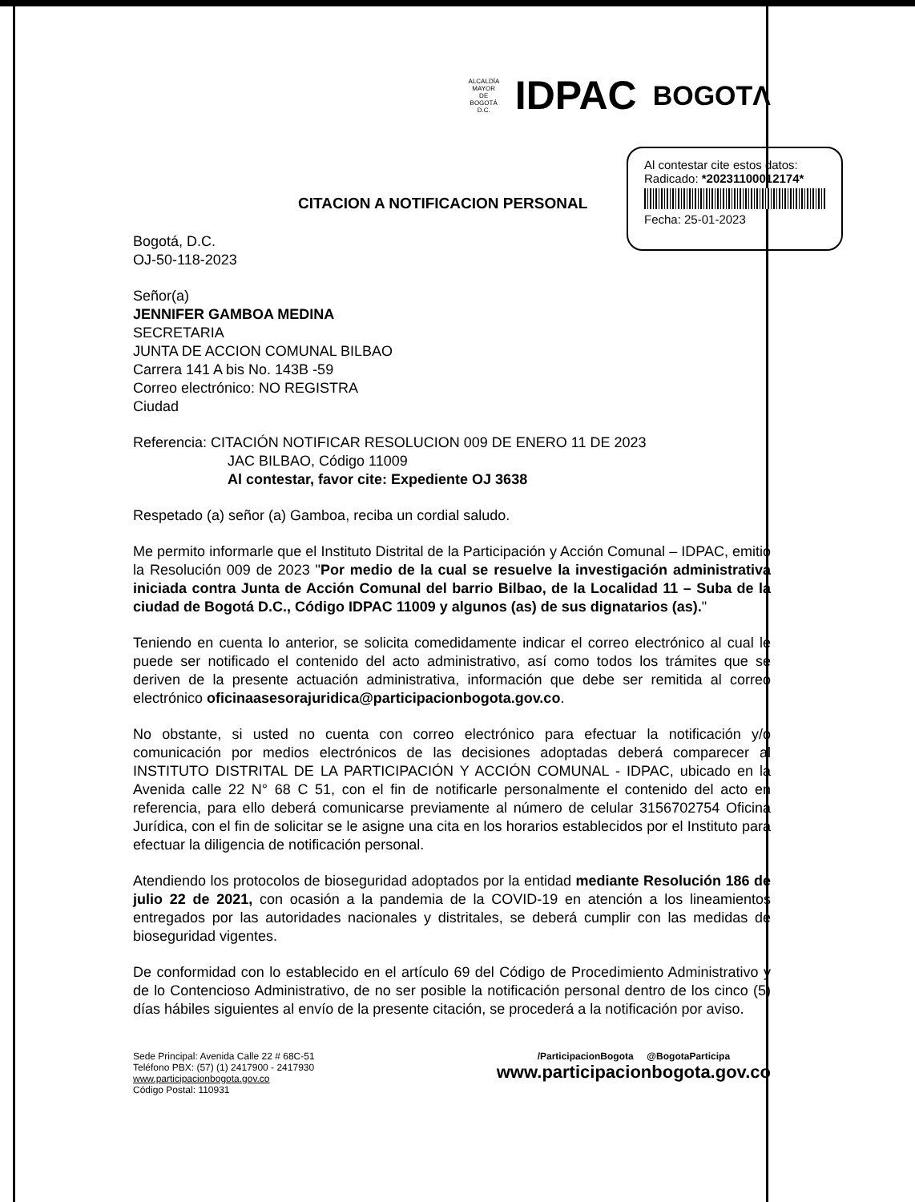ALCALDÍA MAYOR
DE BOGOTÁ D.C.
IDPAC
BOGOTΛ
Al contestar cite estos datos:
Radicado: *20231100012174*
Fecha: 25-01-2023
CITACION A NOTIFICACION PERSONAL
Bogotá, D.C.
OJ-50-118-2023
Señor(a)
JENNIFER GAMBOA MEDINA
SECRETARIA
JUNTA DE ACCION COMUNAL BILBAO
Carrera 141 A bis No. 143B -59
Correo electrónico: NO REGISTRA
Ciudad
Referencia: CITACIÓN NOTIFICAR RESOLUCION 009 DE ENERO 11 DE 2023
JAC BILBAO, Código 11009
Al contestar, favor cite: Expediente OJ 3638
Respetado (a) señor (a) Gamboa, reciba un cordial saludo.
Me permito informarle que el Instituto Distrital de la Participación y Acción Comunal – IDPAC, emitió la Resolución 009 de 2023 "Por medio de la cual se resuelve la investigación administrativa iniciada contra Junta de Acción Comunal del barrio Bilbao, de la Localidad 11 – Suba de la ciudad de Bogotá D.C., Código IDPAC 11009 y algunos (as) de sus dignatarios (as)."
Teniendo en cuenta lo anterior, se solicita comedidamente indicar el correo electrónico al cual le puede ser notificado el contenido del acto administrativo, así como todos los trámites que se deriven de la presente actuación administrativa, información que debe ser remitida al correo electrónico oficinaasesorajuridica@participacionbogota.gov.co.
No obstante, si usted no cuenta con correo electrónico para efectuar la notificación y/o comunicación por medios electrónicos de las decisiones adoptadas deberá comparecer al INSTITUTO DISTRITAL DE LA PARTICIPACIÓN Y ACCIÓN COMUNAL - IDPAC, ubicado en la Avenida calle 22 N° 68 C 51, con el fin de notificarle personalmente el contenido del acto en referencia, para ello deberá comunicarse previamente al número de celular 3156702754 Oficina Jurídica, con el fin de solicitar se le asigne una cita en los horarios establecidos por el Instituto para efectuar la diligencia de notificación personal.
Atendiendo los protocolos de bioseguridad adoptados por la entidad mediante Resolución 186 de julio 22 de 2021, con ocasión a la pandemia de la COVID-19 en atención a los lineamientos entregados por las autoridades nacionales y distritales, se deberá cumplir con las medidas de bioseguridad vigentes.
De conformidad con lo establecido en el artículo 69 del Código de Procedimiento Administrativo y de lo Contencioso Administrativo, de no ser posible la notificación personal dentro de los cinco (5) días hábiles siguientes al envío de la presente citación, se procederá a la notificación por aviso.
Sede Principal: Avenida Calle 22 # 68C-51
Teléfono PBX: (57) (1) 2417900 - 2417930
www.participacionbogota.gov.co
Código Postal: 110931
/ParticipacionBogota @BogotaParticipa
www.participacionbogota.gov.co